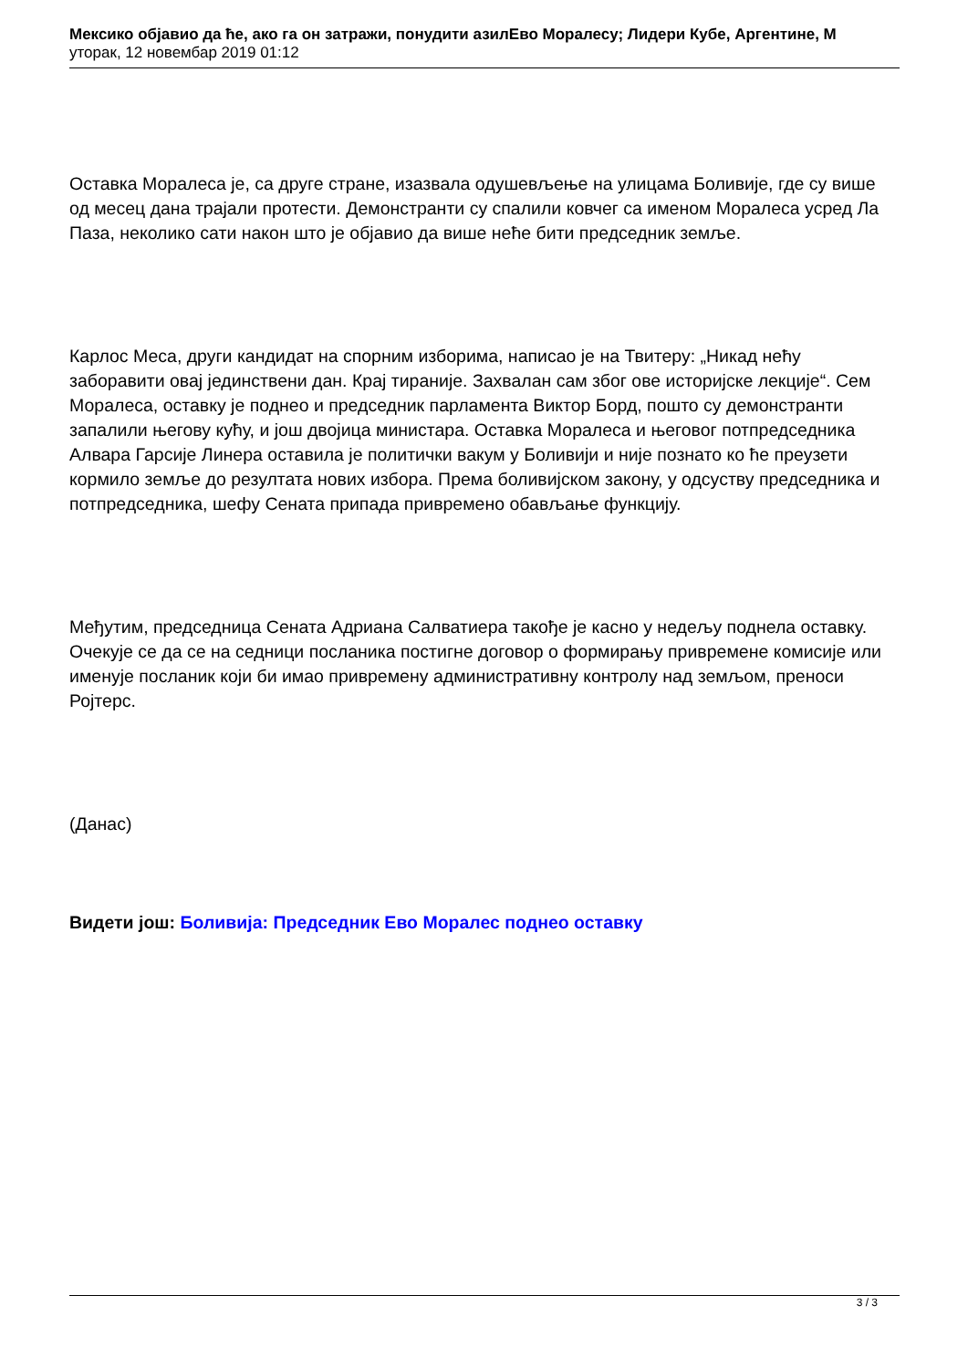Мексико објавио да ће, ако га он затражи, понудити азилЕво Моралесу; Лидери Кубе, Аргентине, М
уторак, 12 новембар 2019 01:12
Оставка Моралеса је, са друге стране, изазвала одушевљење на улицама Боливије, где су више од месец дана трајали протести. Демонстранти су спалили ковчег са именом Моралеса усред Ла Паза, неколико сати након што је објавио да више неће бити председник земље.
Карлос Меса, други кандидат на спорним изборима, написао је на Твитеру: „Никад нећу заборавити овај јединствени дан. Крај тираније. Захвалан сам због ове историјске лекције“. Сем Моралеса, оставку је поднео и председник парламента Виктор Борд, пошто су демонстранти запалили његову кућу, и још двојица министара. Оставка Моралеса и његовог потпредседника Алвара Гарсије Линера оставила је политички вакум у Боливији и није познато ко ће преузети кормило земље до резултата нових избора. Према боливијском закону, у одсуству председника и потпредседника, шефу Сената припада привремено обављање функцију.
Међутим, председница Сената Адриана Салватиера такође је касно у недељу поднела оставку. Очекује се да се на седници посланика постигне договор о формирању привремене комисије или именује посланик који би имао привремену административну контролу над земљом, преноси Ројтерс.
(Данас)
Видети још: Боливија: Председник Ево Моралес поднео оставку
3 / 3